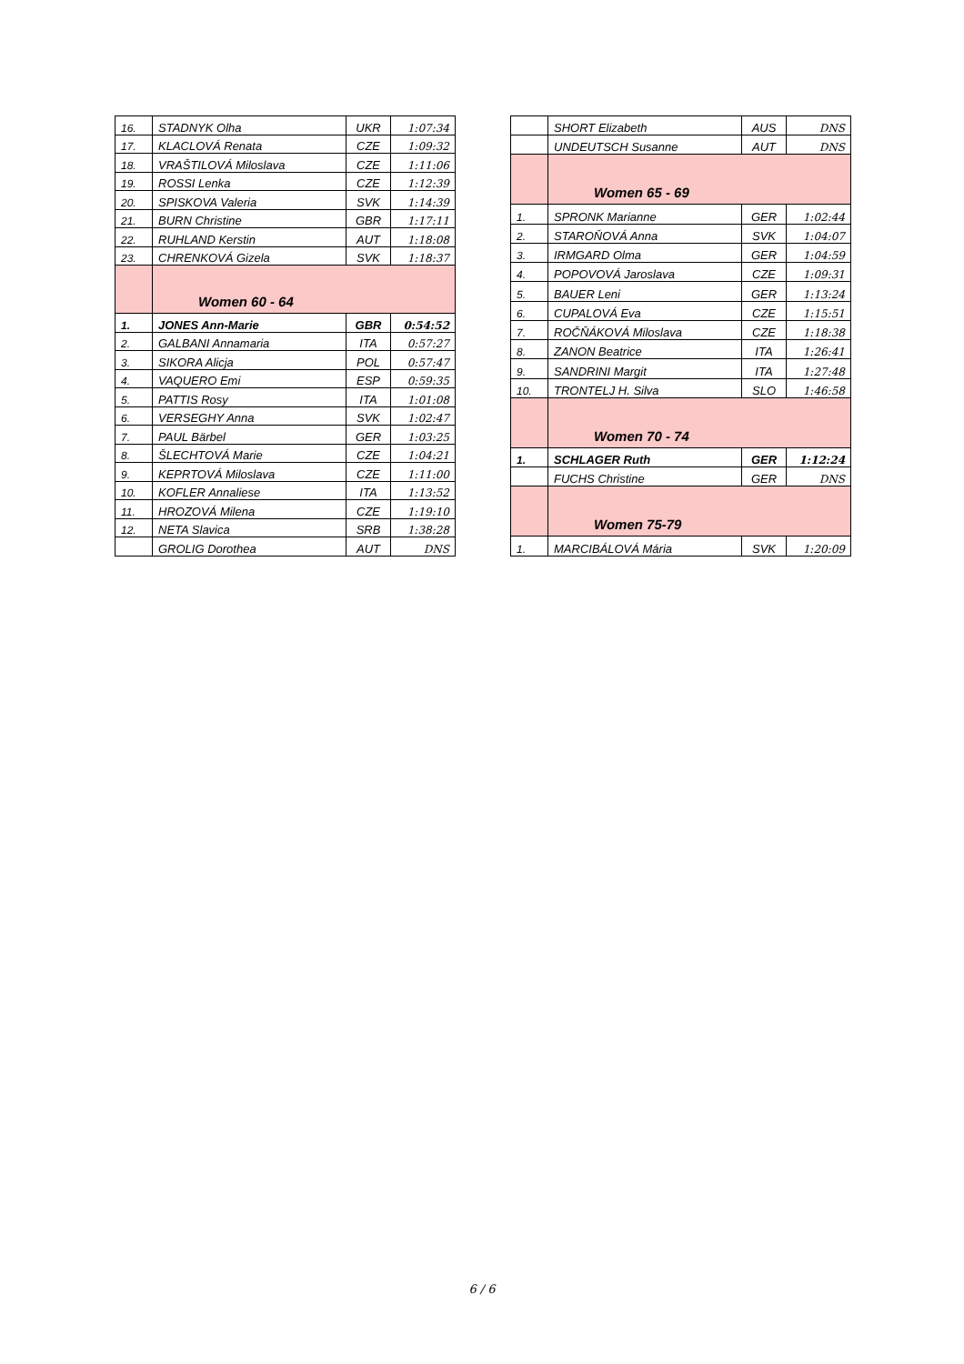| 16. | STADNYK Olha | UKR | 1:07:34 |
| 17. | KLACLOVÁ Renata | CZE | 1:09:32 |
| 18. | VRAŠTILOVÁ Miloslava | CZE | 1:11:06 |
| 19. | ROSSI Lenka | CZE | 1:12:39 |
| 20. | SPISKOVA Valeria | SVK | 1:14:39 |
| 21. | BURN Christine | GBR | 1:17:11 |
| 22. | RUHLAND Kerstin | AUT | 1:18:08 |
| 23. | CHRENKOVÁ Gizela | SVK | 1:18:37 |
| | Women 60 - 64 | | |
| 1. | JONES Ann-Marie | GBR | 0:54:52 |
| 2. | GALBANI Annamaria | ITA | 0:57:27 |
| 3. | SIKORA Alicja | POL | 0:57:47 |
| 4. | VAQUERO Emi | ESP | 0:59:35 |
| 5. | PATTIS Rosy | ITA | 1:01:08 |
| 6. | VERSEGHY Anna | SVK | 1:02:47 |
| 7. | PAUL Bärbel | GER | 1:03:25 |
| 8. | ŠLECHTOVÁ Marie | CZE | 1:04:21 |
| 9. | KEPRTOVÁ Miloslava | CZE | 1:11:00 |
| 10. | KOFLER Annaliese | ITA | 1:13:52 |
| 11. | HROZOVÁ Milena | CZE | 1:19:10 |
| 12. | NETA Slavica | SRB | 1:38:28 |
| | GROLIG Dorothea | AUT | DNS |
| | SHORT Elizabeth | AUS | DNS |
| | UNDEUTSCH Susanne | AUT | DNS |
| | Women 65 - 69 | | |
| 1. | SPRONK Marianne | GER | 1:02:44 |
| 2. | STAROŇOVÁ Anna | SVK | 1:04:07 |
| 3. | IRMGARD Olma | GER | 1:04:59 |
| 4. | POPOVOVÁ Jaroslava | CZE | 1:09:31 |
| 5. | BAUER Leni | GER | 1:13:24 |
| 6. | CUPALOVÁ Eva | CZE | 1:15:51 |
| 7. | ROČŇÁKOVÁ Miloslava | CZE | 1:18:38 |
| 8. | ZANON Beatrice | ITA | 1:26:41 |
| 9. | SANDRINI Margit | ITA | 1:27:48 |
| 10. | TRONTELJ H. Silva | SLO | 1:46:58 |
| | Women 70 - 74 | | |
| 1. | SCHLAGER Ruth | GER | 1:12:24 |
| | FUCHS Christine | GER | DNS |
| | Women 75-79 | | |
| 1. | MARCIBÁLOVÁ Mária | SVK | 1:20:09 |
6 / 6